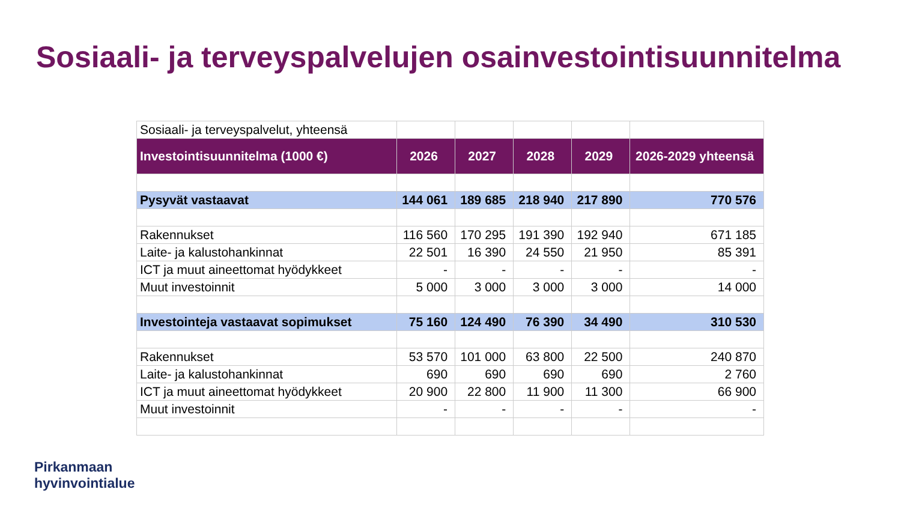Sosiaali- ja terveyspalvelujen osainvestointisuunnitelma
| Sosiaali- ja terveyspalvelut, yhteensä | | | | | |
| Investointisuunnitelma (1000 €) | 2026 | 2027 | 2028 | 2029 | 2026-2029 yhteensä |
| Pysyvät vastaavat | 144 061 | 189 685 | 218 940 | 217 890 | 770 576 |
| Rakennukset | 116 560 | 170 295 | 191 390 | 192 940 | 671 185 |
| Laite- ja kalustohankinnat | 22 501 | 16 390 | 24 550 | 21 950 | 85 391 |
| ICT ja muut aineettomat hyödykkeet | - | - | - | - | - |
| Muut investoinnit | 5 000 | 3 000 | 3 000 | 3 000 | 14 000 |
| Investointeja vastaavat sopimukset | 75 160 | 124 490 | 76 390 | 34 490 | 310 530 |
| Rakennukset | 53 570 | 101 000 | 63 800 | 22 500 | 240 870 |
| Laite- ja kalustohankinnat | 690 | 690 | 690 | 690 | 2 760 |
| ICT ja muut aineettomat hyödykkeet | 20 900 | 22 800 | 11 900 | 11 300 | 66 900 |
| Muut investoinnit | - | - | - | - | - |
Pirkanmaan
hyvinvointialue